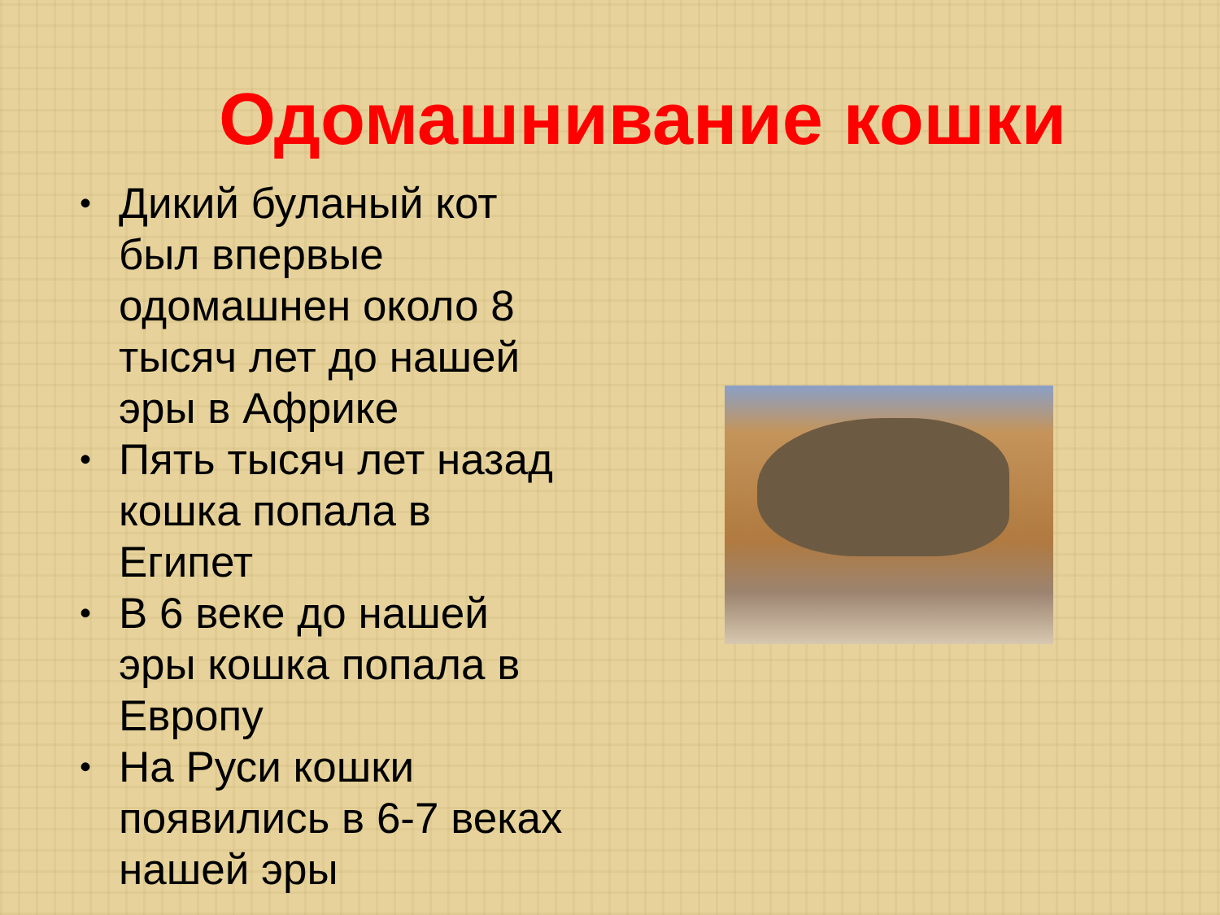Одомашнивание кошки
• Дикий буланый кот был впервые одомашнен около 8 тысяч лет до нашей эры в Африке
• Пять тысяч лет назад кошка попала в Египет
• В 6 веке до нашей эры кошка попала в Европу
• На Руси кошки появились в 6-7 веках нашей эры